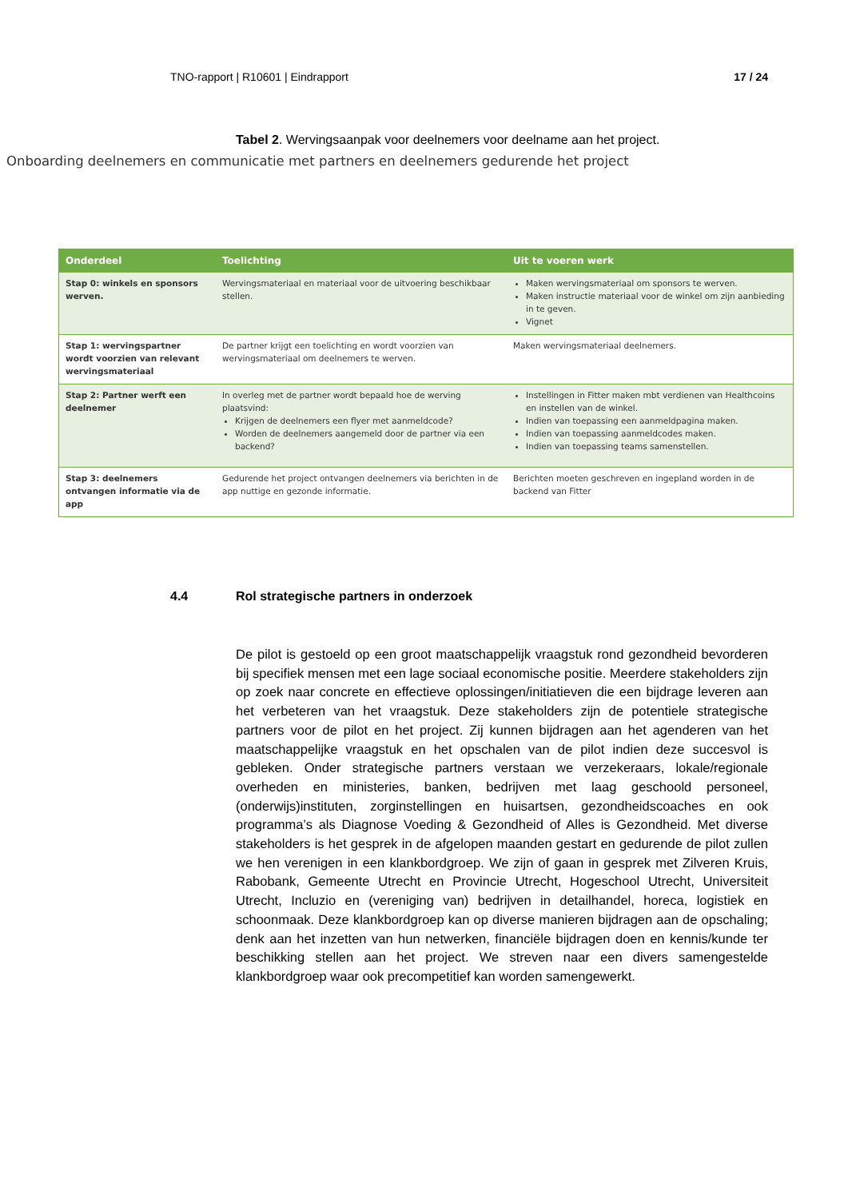TNO-rapport | R10601 | Eindrapport 17 / 24
Tabel 2. Wervingsaanpak voor deelnemers voor deelname aan het project.
Onboarding deelnemers en communicatie met partners en deelnemers gedurende het project
| Onderdeel | Toelichting | Uit te voeren werk |
| --- | --- | --- |
| Stap 0: winkels en sponsors werven. | Wervingsmateriaal en materiaal voor de uitvoering beschikbaar stellen. | Maken wervingsmateriaal om sponsors te werven. Maken instructie materiaal voor de winkel om zijn aanbieding in te geven. Vignet |
| Stap 1: wervingspartner wordt voorzien van relevant wervingsmateriaal | De partner krijgt een toelichting en wordt voorzien van wervingsmateriaal om deelnemers te werven. | Maken wervingsmateriaal deelnemers. |
| Stap 2: Partner werft een deelnemer | In overleg met de partner wordt bepaald hoe de werving plaatsvind: Krijgen de deelnemers een flyer met aanmeldcode? Worden de deelnemers aangemeld door de partner via een backend? | Instellingen in Fitter maken mbt verdienen van Healthcoins en instellen van de winkel. Indien van toepassing een aanmeldpagina maken. Indien van toepassing aanmeldcodes maken. Indien van toepassing teams samenstellen. |
| Stap 3: deelnemers ontvangen informatie via de app | Gedurende het project ontvangen deelnemers via berichten in de app nuttige en gezonde informatie. | Berichten moeten geschreven en ingepland worden in de backend van Fitter |
4.4 Rol strategische partners in onderzoek
De pilot is gestoeld op een groot maatschappelijk vraagstuk rond gezondheid bevorderen bij specifiek mensen met een lage sociaal economische positie. Meerdere stakeholders zijn op zoek naar concrete en effectieve oplossingen/initiatieven die een bijdrage leveren aan het verbeteren van het vraagstuk. Deze stakeholders zijn de potentiele strategische partners voor de pilot en het project. Zij kunnen bijdragen aan het agenderen van het maatschappelijke vraagstuk en het opschalen van de pilot indien deze succesvol is gebleken. Onder strategische partners verstaan we verzekeraars, lokale/regionale overheden en ministeries, banken, bedrijven met laag geschoold personeel, (onderwijs)instituten, zorginstellingen en huisartsen, gezondheidscoaches en ook programma’s als Diagnose Voeding & Gezondheid of Alles is Gezondheid. Met diverse stakeholders is het gesprek in de afgelopen maanden gestart en gedurende de pilot zullen we hen verenigen in een klankbordgroep. We zijn of gaan in gesprek met Zilveren Kruis, Rabobank, Gemeente Utrecht en Provincie Utrecht, Hogeschool Utrecht, Universiteit Utrecht, Incluzio en (vereniging van) bedrijven in detailhandel, horeca, logistiek en schoonmaak. Deze klankbordgroep kan op diverse manieren bijdragen aan de opschaling; denk aan het inzetten van hun netwerken, financiële bijdragen doen en kennis/kunde ter beschikking stellen aan het project. We streven naar een divers samengestelde klankbordgroep waar ook precompetitief kan worden samengewerkt.